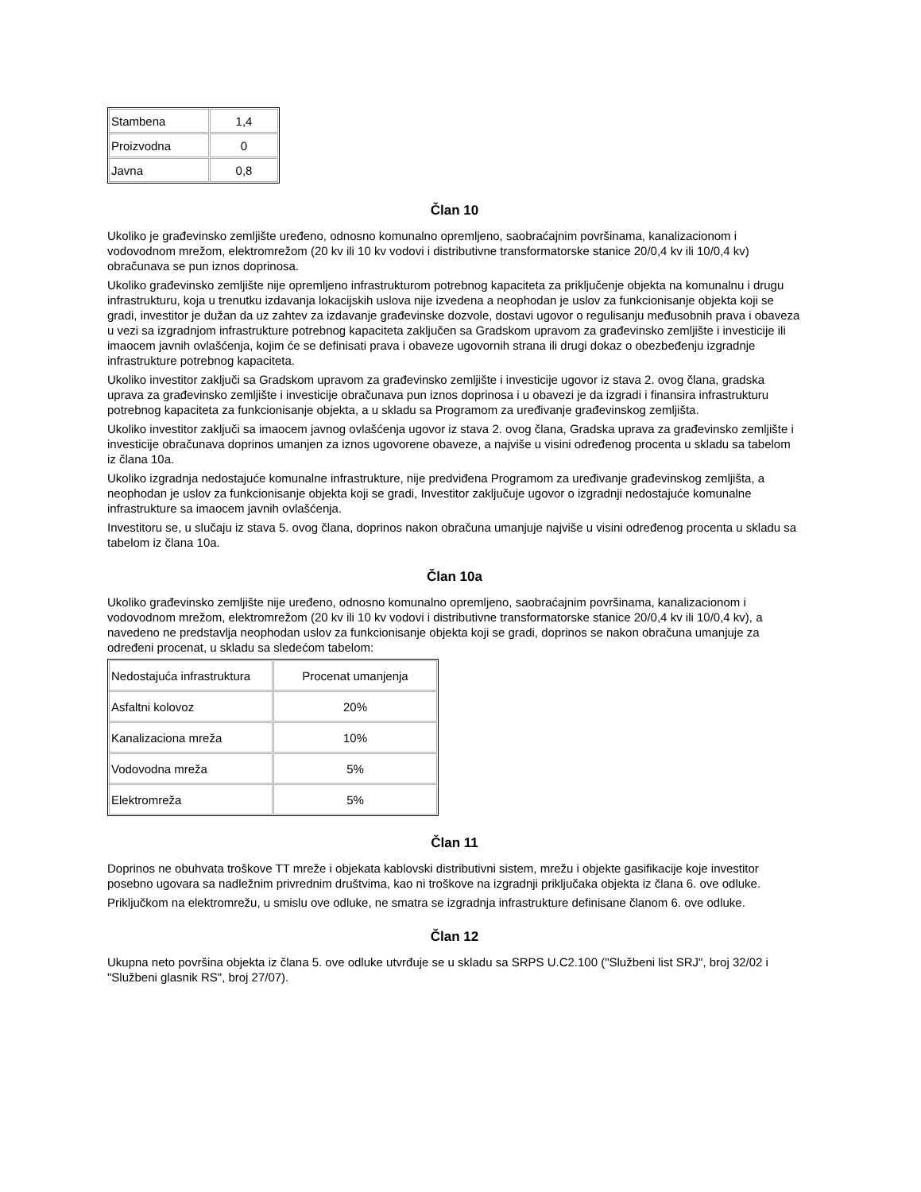| Stambena | 1,4 |
| Proizvodna | 0 |
| Javna | 0,8 |
Član 10
Ukoliko je građevinsko zemljište uređeno, odnosno komunalno opremljeno, saobraćajnim površinama, kanalizacionom i vodovodnom mrežom, elektromrežom (20 kv ili 10 kv vodovi i distributivne transformatorske stanice 20/0,4 kv ili 10/0,4 kv) obračunava se pun iznos doprinosa.
Ukoliko građevinsko zemljište nije opremljeno infrastrukturom potrebnog kapaciteta za priključenje objekta na komunalnu i drugu infrastrukturu, koja u trenutku izdavanja lokacijskih uslova nije izvedena a neophodan je uslov za funkcionisanje objekta koji se gradi, investitor je dužan da uz zahtev za izdavanje građevinske dozvole, dostavi ugovor o regulisanju međusobnih prava i obaveza u vezi sa izgradnjom infrastrukture potrebnog kapaciteta zaključen sa Gradskom upravom za građevinsko zemljište i investicije ili imaocem javnih ovlašćenja, kojim će se definisati prava i obaveze ugovornih strana ili drugi dokaz o obezbeđenju izgradnje infrastrukture potrebnog kapaciteta.
Ukoliko investitor zaključi sa Gradskom upravom za građevinsko zemljište i investicije ugovor iz stava 2. ovog člana, gradska uprava za građevinsko zemljište i investicije obračunava pun iznos doprinosa i u obavezi je da izgradi i finansira infrastrukturu potrebnog kapaciteta za funkcionisanje objekta, a u skladu sa Programom za uređivanje građevinskog zemljišta.
Ukoliko investitor zaključi sa imaocem javnog ovlašćenja ugovor iz stava 2. ovog člana, Gradska uprava za građevinsko zemljište i investicije obračunava doprinos umanjen za iznos ugovorene obaveze, a najviše u visini određenog procenta u skladu sa tabelom iz člana 10a.
Ukoliko izgradnja nedostajuće komunalne infrastrukture, nije predviđena Programom za uređivanje građevinskog zemljišta, a neophodan je uslov za funkcionisanje objekta koji se gradi, Investitor zaključuje ugovor o izgradnji nedostajuće komunalne infrastrukture sa imaocem javnih ovlašćenja.
Investitoru se, u slučaju iz stava 5. ovog člana, doprinos nakon obračuna umanjuje najviše u visini određenog procenta u skladu sa tabelom iz člana 10a.
Član 10a
Ukoliko građevinsko zemljište nije uređeno, odnosno komunalno opremljeno, saobraćajnim površinama, kanalizacionom i vodovodnom mrežom, elektromrežom (20 kv ili 10 kv vodovi i distributivne transformatorske stanice 20/0,4 kv ili 10/0,4 kv), a navedeno ne predstavlja neophodan uslov za funkcionisanje objekta koji se gradi, doprinos se nakon obračuna umanjuje za određeni procenat, u skladu sa sledećom tabelom:
| Nedostajuća infrastruktura | Procenat umanjenja |
| Asfaltni kolovoz | 20% |
| Kanalizaciona mreža | 10% |
| Vodovodna mreža | 5% |
| Elektromreža | 5% |
Član 11
Doprinos ne obuhvata troškove TT mreže i objekata kablovski distributivni sistem, mrežu i objekte gasifikacije koje investitor posebno ugovara sa nadležnim privrednim društvima, kao ni troškove na izgradnji priključaka objekta iz člana 6. ove odluke.
Priključkom na elektromrežu, u smislu ove odluke, ne smatra se izgradnja infrastrukture definisane članom 6. ove odluke.
Član 12
Ukupna neto površina objekta iz člana 5. ove odluke utvrđuje se u skladu sa SRPS U.C2.100 ("Službeni list SRJ", broj 32/02 i "Službeni glasnik RS", broj 27/07).